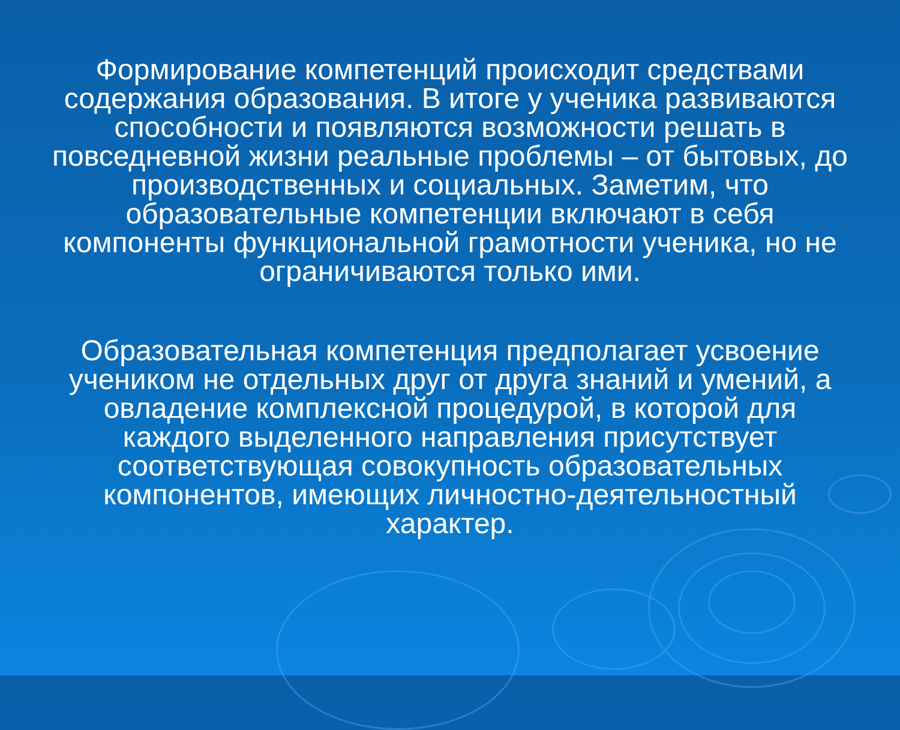Формирование компетенций происходит средствами содержания образования. В итоге у ученика развиваются способности и появляются возможности решать в повседневной жизни реальные проблемы – от бытовых, до производственных и социальных. Заметим, что образовательные компетенции включают в себя компоненты функциональной грамотности ученика, но не ограничиваются только ими.
Образовательная компетенция предполагает усвоение учеником не отдельных друг от друга знаний и умений, а овладение комплексной процедурой, в которой для каждого выделенного направления присутствует соответствующая совокупность образовательных компонентов, имеющих личностно-деятельностный характер.